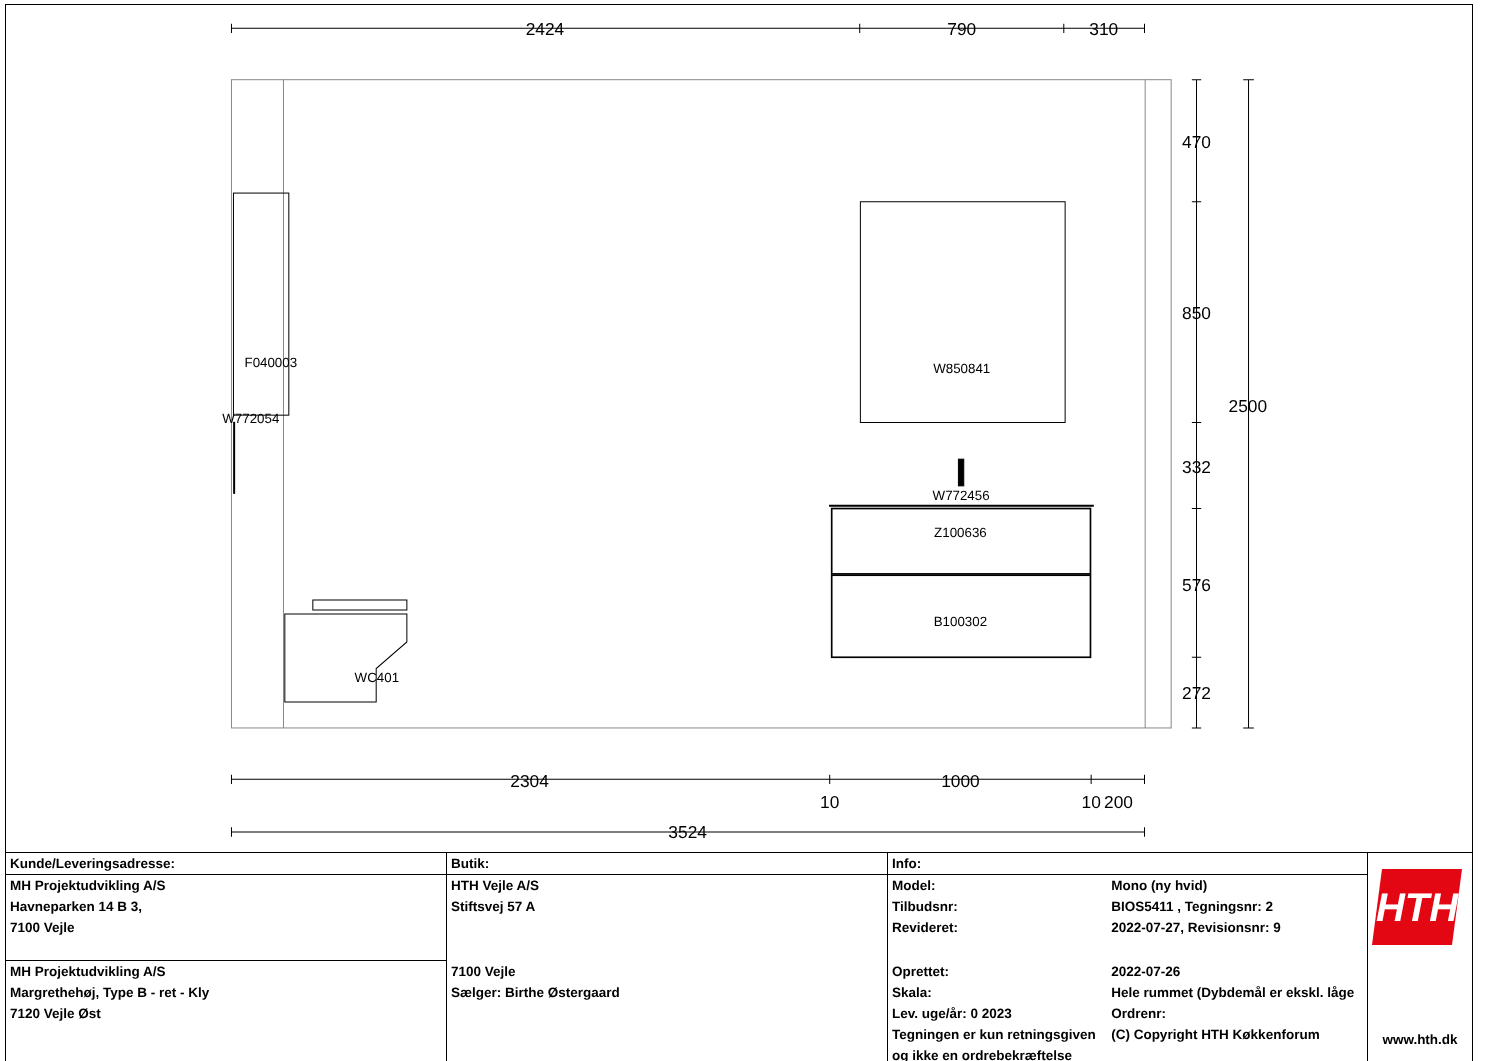2424
790
310
470
850
332
576
272
2500
2304
1000
10
10
200
3524
F040003
W772054
W850841
W772456
Z100636
B100302
WC401
| Kunde/Leveringsadresse: | Butik: | Info: | | HTH www.hth.dk |
| MH Projektudvikling A/S | HTH Vejle A/S | Model: | Mono (ny hvid) | |
| Havneparken 14 B 3, | Stiftsvej 57 A | Tilbudsnr: | BIOS5411 , Tegningsnr: 2 | |
| 7100 Vejle | | Revideret: | 2022-07-27, Revisionsnr: 9 | |
| MH Projektudvikling A/S | 7100 Vejle | Oprettet: | 2022-07-26 | |
| Margrethehøj, Type B - ret - Kly | Sælger: Birthe Østergaard | Skala: | Hele rummet (Dybdemål er ekskl. låge | |
| 7120 Vejle Øst | | Lev. uge/år: 0 2023 | Ordrenr: | |
| | | Tegningen er kun retningsgiven | (C) Copyright HTH Køkkenforum | |
| | | og ikke en ordrebekræftelse | | |